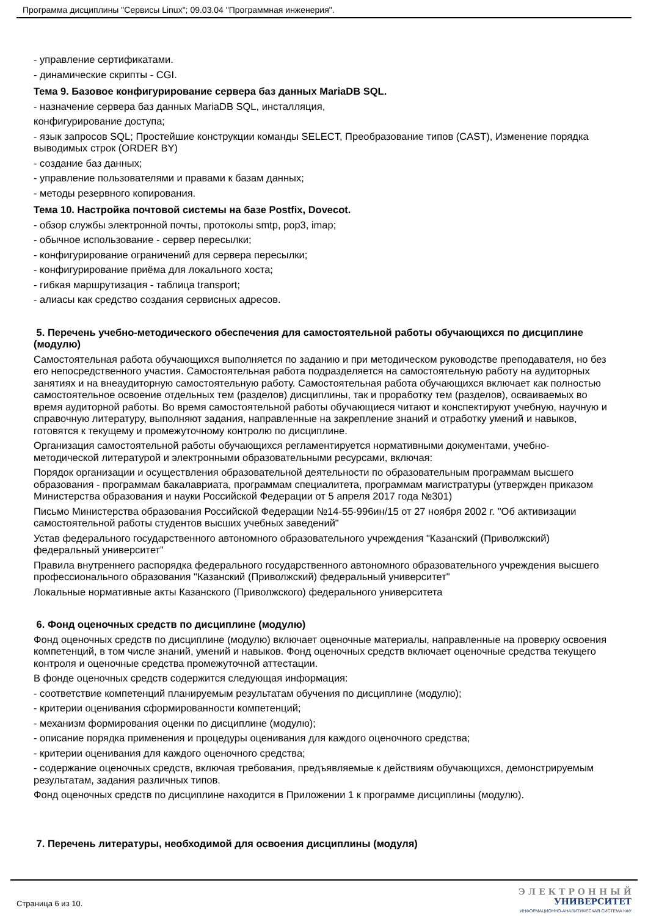Программа дисциплины "Сервисы Linux"; 09.03.04 "Программная инженерия".
- управление сертификатами.
- динамические скрипты - CGI.
Тема 9. Базовое конфигурирование сервера баз данных MariaDB SQL.
- назначение сервера баз данных MariaDB SQL, инсталляция,
конфигурирование доступа;
- язык запросов SQL; Простейшие конструкции команды SELECT, Преобразование типов (CAST), Изменение порядка выводимых строк (ORDER BY)
- создание баз данных;
- управление пользователями и правами к базам данных;
- методы резервного копирования.
Тема 10. Настройка почтовой системы на базе Postfix, Dovecot.
- обзор службы электронной почты, протоколы smtp, pop3, imap;
- обычное использование - сервер пересылки;
- конфигурирование ограничений для сервера пересылки;
- конфигурирование приёма для локального хоста;
- гибкая маршрутизация - таблица transport;
- алиасы как средство создания сервисных адресов.
5. Перечень учебно-методического обеспечения для самостоятельной работы обучающихся по дисциплине (модулю)
Самостоятельная работа обучающихся выполняется по заданию и при методическом руководстве преподавателя, но без его непосредственного участия. Самостоятельная работа подразделяется на самостоятельную работу на аудиторных занятиях и на внеаудиторную самостоятельную работу. Самостоятельная работа обучающихся включает как полностью самостоятельное освоение отдельных тем (разделов) дисциплины, так и проработку тем (разделов), осваиваемых во время аудиторной работы. Во время самостоятельной работы обучающиеся читают и конспектируют учебную, научную и справочную литературу, выполняют задания, направленные на закрепление знаний и отработку умений и навыков, готовятся к текущему и промежуточному контролю по дисциплине.
Организация самостоятельной работы обучающихся регламентируется нормативными документами, учебно-методической литературой и электронными образовательными ресурсами, включая:
Порядок организации и осуществления образовательной деятельности по образовательным программам высшего образования - программам бакалавриата, программам специалитета, программам магистратуры (утвержден приказом Министерства образования и науки Российской Федерации от 5 апреля 2017 года №301)
Письмо Министерства образования Российской Федерации №14-55-996ин/15 от 27 ноября 2002 г. "Об активизации самостоятельной работы студентов высших учебных заведений"
Устав федерального государственного автономного образовательного учреждения "Казанский (Приволжский) федеральный университет"
Правила внутреннего распорядка федерального государственного автономного образовательного учреждения высшего профессионального образования "Казанский (Приволжский) федеральный университет"
Локальные нормативные акты Казанского (Приволжского) федерального университета
6. Фонд оценочных средств по дисциплине (модулю)
Фонд оценочных средств по дисциплине (модулю) включает оценочные материалы, направленные на проверку освоения компетенций, в том числе знаний, умений и навыков. Фонд оценочных средств включает оценочные средства текущего контроля и оценочные средства промежуточной аттестации.
В фонде оценочных средств содержится следующая информация:
- соответствие компетенций планируемым результатам обучения по дисциплине (модулю);
- критерии оценивания сформированности компетенций;
- механизм формирования оценки по дисциплине (модулю);
- описание порядка применения и процедуры оценивания для каждого оценочного средства;
- критерии оценивания для каждого оценочного средства;
- содержание оценочных средств, включая требования, предъявляемые к действиям обучающихся, демонстрируемым результатам, задания различных типов.
Фонд оценочных средств по дисциплине находится в Приложении 1 к программе дисциплины (модулю).
7. Перечень литературы, необходимой для освоения дисциплины (модуля)
Страница 6 из 10.
Э Л Е К Т Р О Н Н Ы Й
УНИВЕРСИТЕТ
ИНФОРМАЦИОННО-АНАЛИТИЧЕСКАЯ СИСТЕМА КФУ